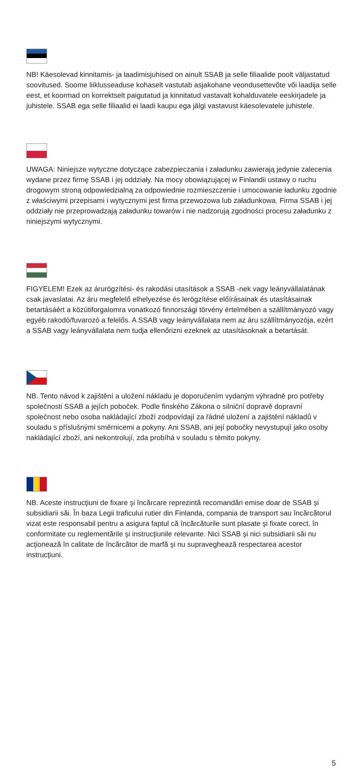NB! Käesolevad kinnitamis- ja laadimisjuhised on ainult SSAB ja selle filiaalide poolt väljastatud soovitused. Soome liiklusseaduse kohaselt vastutab asjakohane veondusettevõte või laadija selle eest, et koormad on korrektselt paigutatud ja kinnitatud vastavalt kohalduvatele eeskirjadele ja juhistele. SSAB ega selle filiaalid ei laadi kaupu ega jälgi vastavust käesolevatele juhistele.
UWAGA: Niniejsze wytyczne dotyczące zabezpieczania i załadunku zawierają jedynie zalecenia wydane przez firmę SSAB i jej oddziały. Na mocy obowiązującej w Finlandii ustawy o ruchu drogowym stroną odpowiedzialną za odpowiednie rozmieszczenie i umocowanie ładunku zgodnie z właściwymi przepisami i wytycznymi jest firma przewozowa lub załadunkowa. Firma SSAB i jej oddziały nie przeprowadzają załadunku towarów i nie nadzorują zgodności procesu załadunku z niniejszymi wytycznymi.
FIGYELEM! Ezek az árurögzítési- és rakodási utasítások a SSAB -nek vagy leányvállalatának csak javaslatai. Az áru megfelelő elhelyezése és lerögzítése előírásainak és utasításainak betartásáért a közútiforgalomra vonatkozó finnországi törvény értelmében a szállítmányozó vagy egyéb rakodó/fuvarozó a felelős. A SSAB vagy leányvállalata nem az áru szállítmányozója, ezért a SSAB vagy leányvállalata nem tudja ellenőrizni ezeknek az utasításoknak a betartását.
NB. Tento návod k zajištění a uložení nákladu je doporučením vydaným výhradně pro potřeby společnosti SSAB a jejích poboček. Podle finského Zákona o silniční dopravě dopravní společnost nebo osoba nakládající zboží zodpovídají za řádné uložení a zajištění nákladů v souladu s příslušnými směrnicemi a pokyny. Ani SSAB, ani její pobočky nevystupují jako osoby nakládající zboží, ani nekontrolují, zda probíhá v souladu s těmito pokyny.
NB. Aceste instrucţiuni de fixare şi încărcare reprezintă recomandări emise doar de SSAB şi subsidiarii săi. În baza Legii traficului rutier din Finlanda, compania de transport sau încărcătorul vizat este responsabil pentru a asigura faptul că încărcăturile sunt plasate şi fixate corect, în conformitate cu reglementările şi instrucţiunile relevante. Nici SSAB şi nici subsidiarii săi nu acţionează în calitate de încărcător de marfă şi nu supraveghează respectarea acestor instrucţiuni.
5